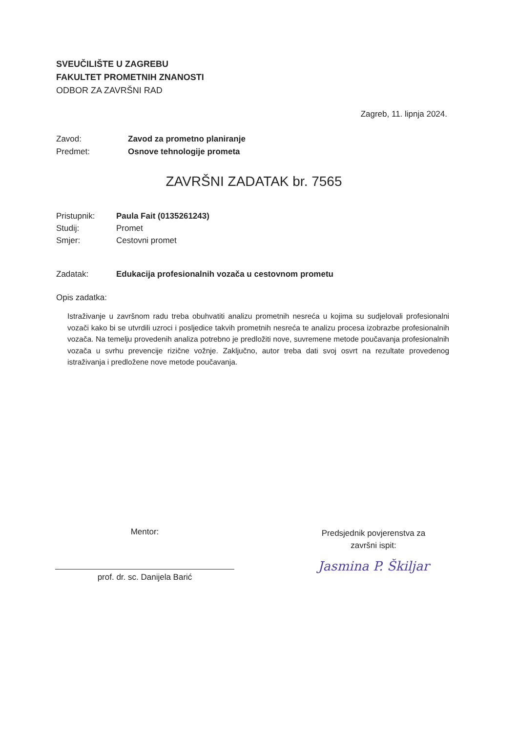SVEUČILIŠTE U ZAGREBU
FAKULTET PROMETNIH ZNANOSTI
ODBOR ZA ZAVRŠNI RAD
Zagreb, 11. lipnja 2024.
Zavod: Zavod za prometno planiranje
Predmet: Osnove tehnologije prometa
ZAVRŠNI ZADATAK br. 7565
Pristupnik: Paula Fait (0135261243)
Studij: Promet
Smjer: Cestovni promet
Zadatak: Edukacija profesionalnih vozača u cestovnom prometu
Opis zadatka:
Istraživanje u završnom radu treba obuhvatiti analizu prometnih nesreća u kojima su sudjelovali profesionalni vozači kako bi se utvrdili uzroci i posljedice takvih prometnih nesreća te analizu procesa izobrazbe profesionalnih vozača. Na temelju provedenih analiza potrebno je predložiti nove, suvremene metode poučavanja profesionalnih vozača u svrhu prevencije rizične vožnje. Zaključno, autor treba dati svoj osvrt na rezultate provedenog istraživanja i predložene nove metode poučavanja.
Mentor:
prof. dr. sc. Danijela Barić
Predsjednik povjerenstva za
završni ispit:
Jasmina P. Škiljar